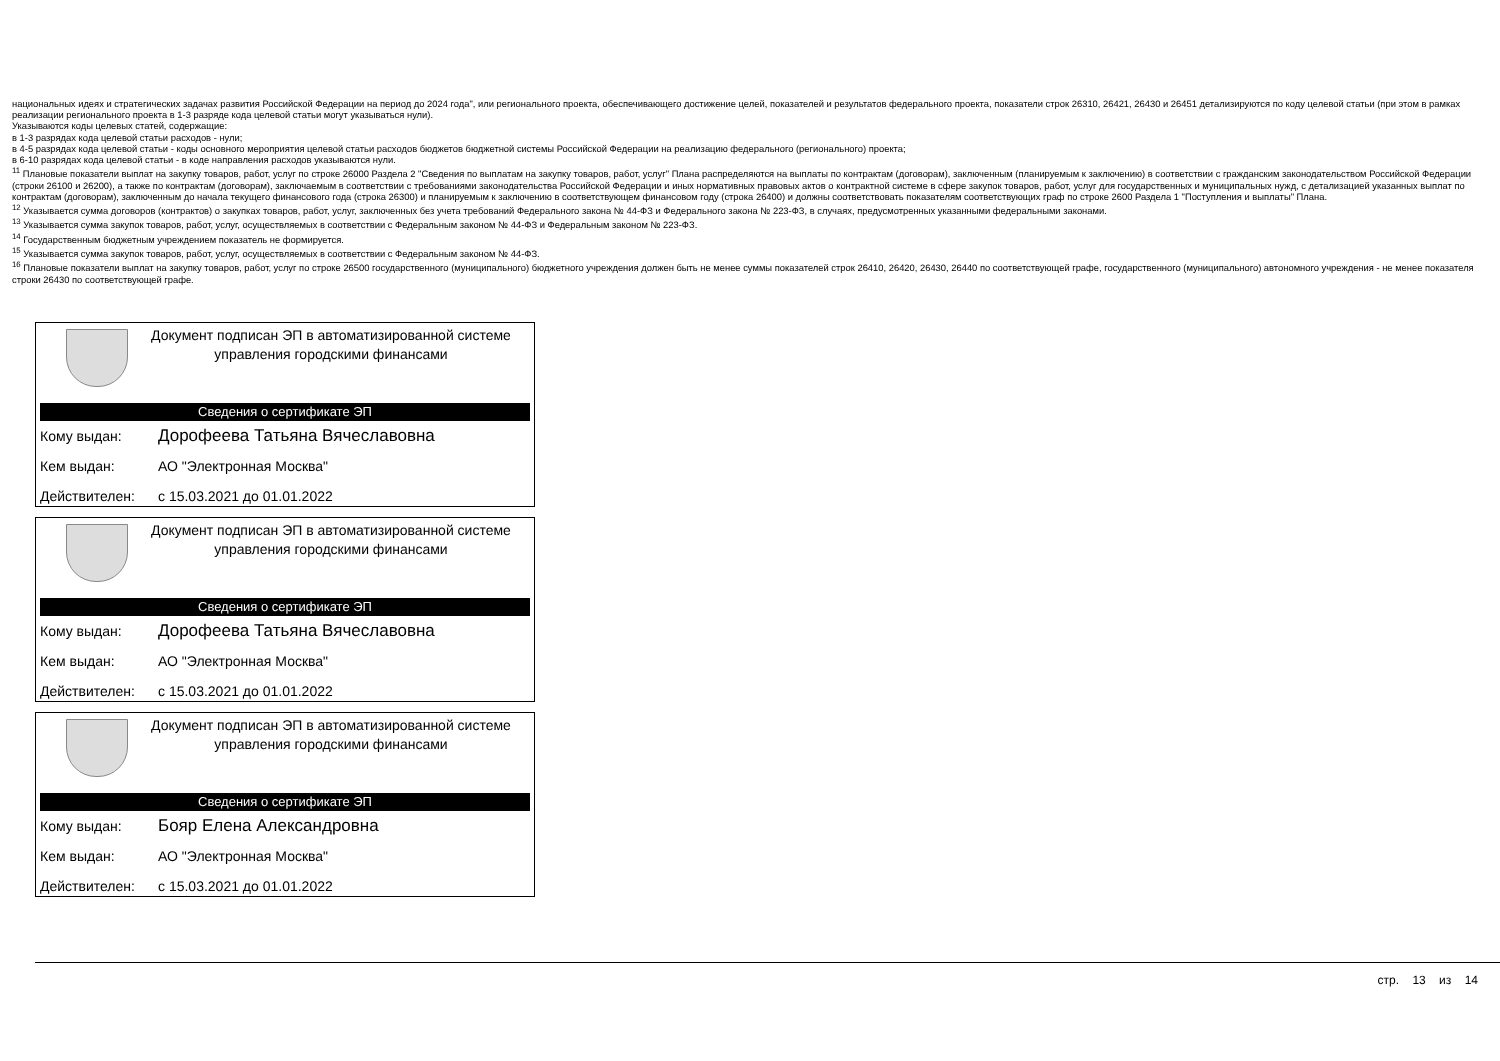национальных идеях и стратегических задачах развития Российской Федерации на период до 2024 года", или регионального проекта, обеспечивающего достижение целей, показателей и результатов федерального проекта, показатели строк 26310, 26421, 26430 и 26451 детализируются по коду целевой статьи (при этом в рамках реализации регионального проекта в 1-3 разряде кода целевой статьи могут указываться нули).
Указываются коды целевых статей, содержащие:
в 1-3 разрядах кода целевой статьи расходов - нули;
в 4-5 разрядах кода целевой статьи - коды основного мероприятия целевой статьи расходов бюджетов бюджетной системы Российской Федерации на реализацию федерального (регионального) проекта;
в 6-10 разрядах кода целевой статьи - в коде направления расходов указываются нули.
<sup>11</sup> Плановые показатели выплат на закупку товаров, работ, услуг по строке 26000 Раздела 2 "Сведения по выплатам на закупку товаров, работ, услуг" Плана распределяются на выплаты по контрактам (договорам), заключенным (планируемым к заключению) в соответствии с гражданским законодательством Российской Федерации (строки 26100 и 26200), а также по контрактам (договорам), заключаемым в соответствии с требованиями законодательства Российской Федерации и иных нормативных правовых актов о контрактной системе в сфере закупок товаров, работ, услуг для государственных и муниципальных нужд, с детализацией указанных выплат по контрактам (договорам), заключенным до начала текущего финансового года (строка 26300) и планируемым к заключению в соответствующем финансовом году (строка 26400) и должны соответствовать показателям соответствующих граф по строке 2600 Раздела 1 "Поступления и выплаты" Плана.
<sup>12</sup> Указывается сумма договоров (контрактов) о закупках товаров, работ, услуг, заключенных без учета требований Федерального закона № 44-ФЗ и Федерального закона № 223-ФЗ, в случаях, предусмотренных указанными федеральными законами.
<sup>13</sup> Указывается сумма закупок товаров, работ, услуг, осуществляемых в соответствии с Федеральным законом № 44-ФЗ и Федеральным законом № 223-ФЗ.
<sup>14</sup> Государственным бюджетным учреждением показатель не формируется.
<sup>15</sup> Указывается сумма закупок товаров, работ, услуг, осуществляемых в соответствии с Федеральным законом № 44-ФЗ.
<sup>16</sup> Плановые показатели выплат на закупку товаров, работ, услуг по строке 26500 государственного (муниципального) бюджетного учреждения должен быть не менее суммы показателей строк 26410, 26420, 26430, 26440 по соответствующей графе, государственного (муниципального) автономного учреждения - не менее показателя строки 26430 по соответствующей графе.
Документ подписан ЭП в автоматизированной системе управления городскими финансами
Сведения о сертификате ЭП
Кому выдан: Дорофеева Татьяна Вячеславовна
Кем выдан: АО "Электронная Москва"
Действителен: с 15.03.2021 до 01.01.2022
Документ подписан ЭП в автоматизированной системе управления городскими финансами
Сведения о сертификате ЭП
Кому выдан: Дорофеева Татьяна Вячеславовна
Кем выдан: АО "Электронная Москва"
Действителен: с 15.03.2021 до 01.01.2022
Документ подписан ЭП в автоматизированной системе управления городскими финансами
Сведения о сертификате ЭП
Кому выдан: Бояр Елена Александровна
Кем выдан: АО "Электронная Москва"
Действителен: с 15.03.2021 до 01.01.2022
стр. 13 из 14